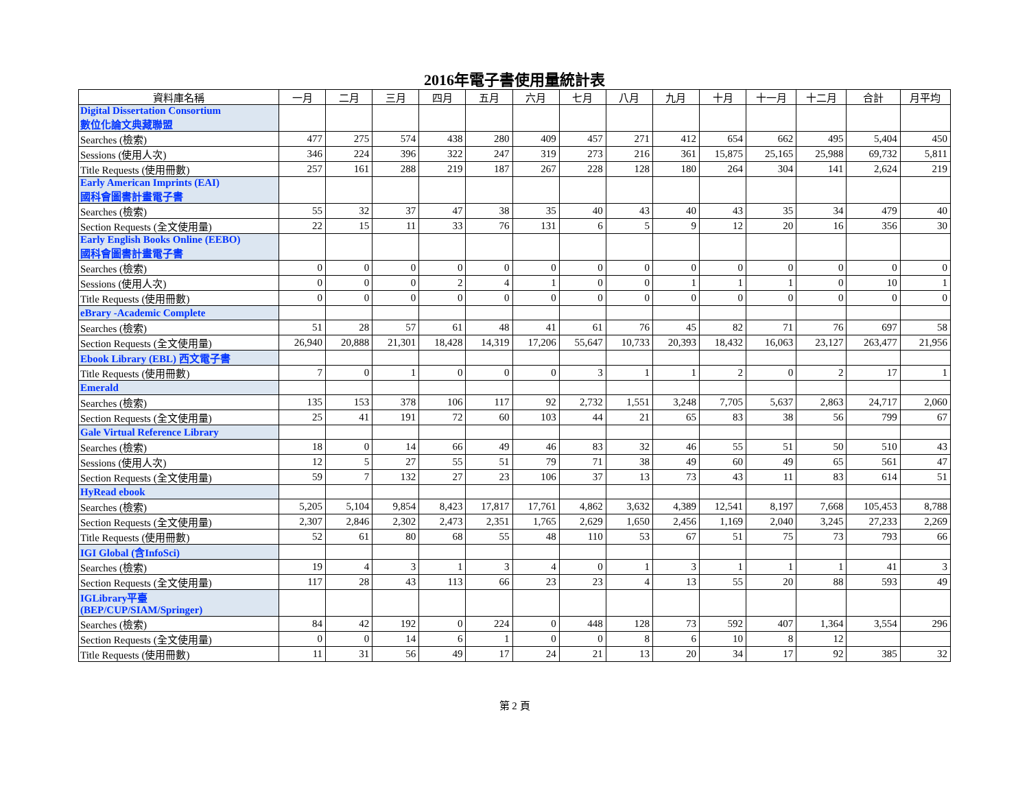2016年電子書使用量統計表
| 資料庫名稱 | 一月 | 二月 | 三月 | 四月 | 五月 | 六月 | 七月 | 八月 | 九月 | 十月 | 十一月 | 十二月 | 合計 | 月平均 |
| --- | --- | --- | --- | --- | --- | --- | --- | --- | --- | --- | --- | --- | --- | --- |
| Digital Dissertation Consortium 數位化論文典藏聯盟 | | | | | | | | | | | | | | |
| Searches (檢索) | 477 | 275 | 574 | 438 | 280 | 409 | 457 | 271 | 412 | 654 | 662 | 495 | 5,404 | 450 |
| Sessions (使用人次) | 346 | 224 | 396 | 322 | 247 | 319 | 273 | 216 | 361 | 15,875 | 25,165 | 25,988 | 69,732 | 5,811 |
| Title Requests (使用冊數) | 257 | 161 | 288 | 219 | 187 | 267 | 228 | 128 | 180 | 264 | 304 | 141 | 2,624 | 219 |
| Early American Imprints (EAI) 國科會圖書計畫電子書 | | | | | | | | | | | | | | |
| Searches (檢索) | 55 | 32 | 37 | 47 | 38 | 35 | 40 | 43 | 40 | 43 | 35 | 34 | 479 | 40 |
| Section Requests (全文使用量) | 22 | 15 | 11 | 33 | 76 | 131 | 6 | 5 | 9 | 12 | 20 | 16 | 356 | 30 |
| Early English Books Online (EEBO) 國科會圖書計畫電子書 | | | | | | | | | | | | | | |
| Searches (檢索) | 0 | 0 | 0 | 0 | 0 | 0 | 0 | 0 | 0 | 0 | 0 | 0 | 0 | 0 |
| Sessions (使用人次) | 0 | 0 | 0 | 2 | 4 | 1 | 0 | 0 | 1 | 1 | 1 | 0 | 10 | 1 |
| Title Requests (使用冊數) | 0 | 0 | 0 | 0 | 0 | 0 | 0 | 0 | 0 | 0 | 0 | 0 | 0 | 0 |
| eBrary -Academic Complete | | | | | | | | | | | | | | |
| Searches (檢索) | 51 | 28 | 57 | 61 | 48 | 41 | 61 | 76 | 45 | 82 | 71 | 76 | 697 | 58 |
| Section Requests (全文使用量) | 26,940 | 20,888 | 21,301 | 18,428 | 14,319 | 17,206 | 55,647 | 10,733 | 20,393 | 18,432 | 16,063 | 23,127 | 263,477 | 21,956 |
| Ebook Library (EBL) 西文電子書 | | | | | | | | | | | | | | |
| Title Requests (使用冊數) | 7 | 0 | 1 | 0 | 0 | 0 | 3 | 1 | 1 | 2 | 0 | 2 | 17 | 1 |
| Emerald | | | | | | | | | | | | | | |
| Searches (檢索) | 135 | 153 | 378 | 106 | 117 | 92 | 2,732 | 1,551 | 3,248 | 7,705 | 5,637 | 2,863 | 24,717 | 2,060 |
| Section Requests (全文使用量) | 25 | 41 | 191 | 72 | 60 | 103 | 44 | 21 | 65 | 83 | 38 | 56 | 799 | 67 |
| Gale Virtual Reference Library | | | | | | | | | | | | | | |
| Searches (檢索) | 18 | 0 | 14 | 66 | 49 | 46 | 83 | 32 | 46 | 55 | 51 | 50 | 510 | 43 |
| Sessions (使用人次) | 12 | 5 | 27 | 55 | 51 | 79 | 71 | 38 | 49 | 60 | 49 | 65 | 561 | 47 |
| Section Requests (全文使用量) | 59 | 7 | 132 | 27 | 23 | 106 | 37 | 13 | 73 | 43 | 11 | 83 | 614 | 51 |
| HyRead ebook | | | | | | | | | | | | | | |
| Searches (檢索) | 5,205 | 5,104 | 9,854 | 8,423 | 17,817 | 17,761 | 4,862 | 3,632 | 4,389 | 12,541 | 8,197 | 7,668 | 105,453 | 8,788 |
| Section Requests (全文使用量) | 2,307 | 2,846 | 2,302 | 2,473 | 2,351 | 1,765 | 2,629 | 1,650 | 2,456 | 1,169 | 2,040 | 3,245 | 27,233 | 2,269 |
| Title Requests (使用冊數) | 52 | 61 | 80 | 68 | 55 | 48 | 110 | 53 | 67 | 51 | 75 | 73 | 793 | 66 |
| IGI Global (含InfoSci) | | | | | | | | | | | | | | |
| Searches (檢索) | 19 | 4 | 3 | 1 | 3 | 4 | 0 | 1 | 3 | 1 | 1 | 1 | 41 | 3 |
| Section Requests (全文使用量) | 117 | 28 | 43 | 113 | 66 | 23 | 23 | 4 | 13 | 55 | 20 | 88 | 593 | 49 |
| IGLibrary平臺 (BEP/CUP/SIAM/Springer) | | | | | | | | | | | | | | |
| Searches (檢索) | 84 | 42 | 192 | 0 | 224 | 0 | 448 | 128 | 73 | 592 | 407 | 1,364 | 3,554 | 296 |
| Section Requests (全文使用量) | 0 | 0 | 14 | 6 | 1 | 0 | 0 | 8 | 6 | 10 | 8 | 12 | | |
| Title Requests (使用冊數) | 11 | 31 | 56 | 49 | 17 | 24 | 21 | 13 | 20 | 34 | 17 | 92 | 385 | 32 |
第 2 頁